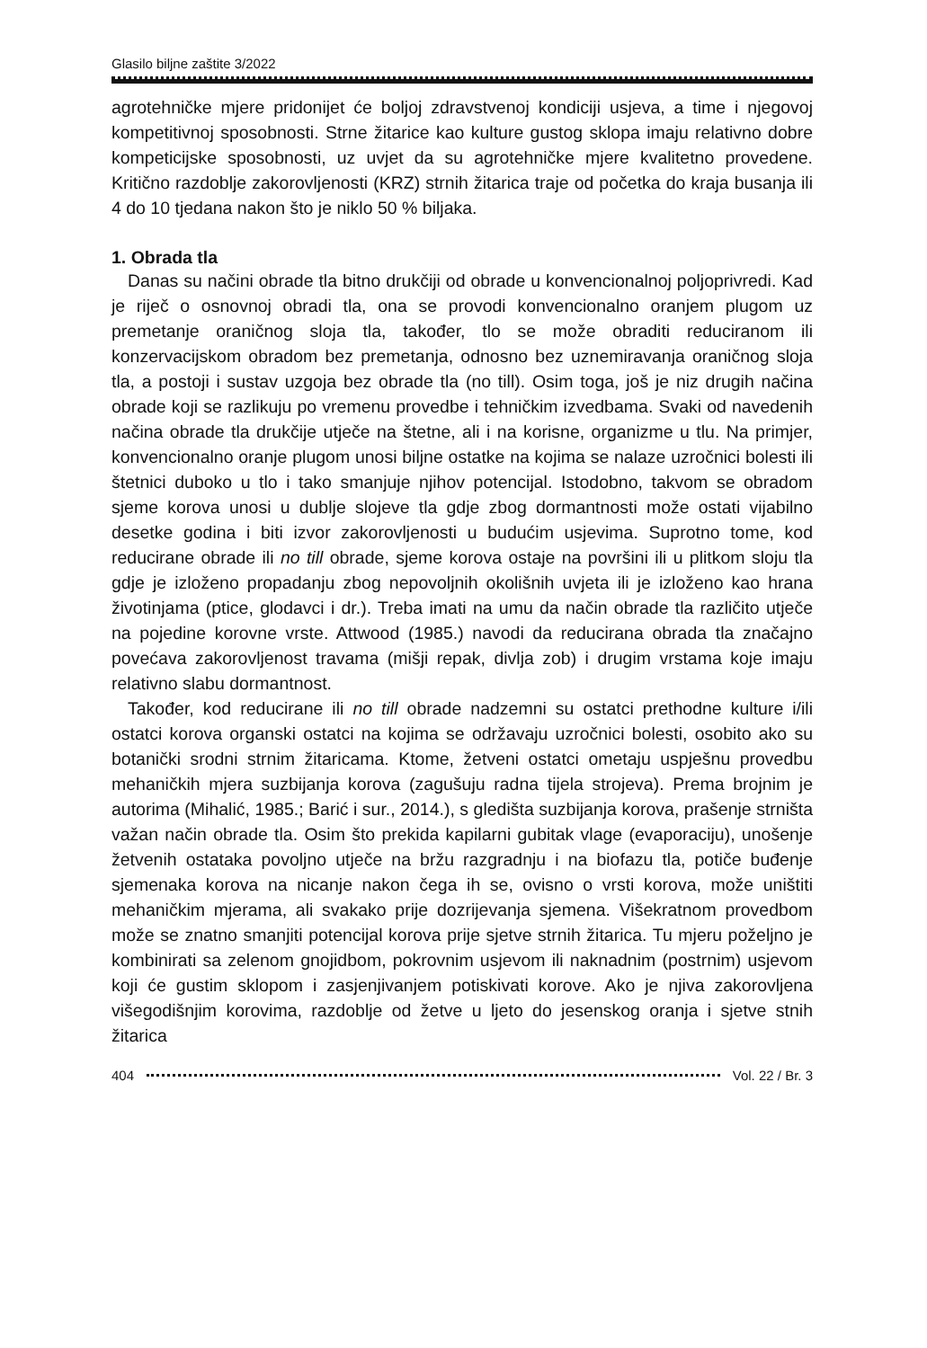Glasilo biljne zaštite 3/2022
agrotehničke mjere pridonijet će boljoj zdravstvenoj kondiciji usjeva, a time i njegovoj kompetitivnoj sposobnosti. Strne žitarice kao kulture gustog sklopa imaju relativno dobre kompeticijske sposobnosti, uz uvjet da su agrotehničke mjere kvalitetno provedene. Kritično razdoblje zakorovljenosti (KRZ) strnih žitarica traje od početka do kraja busanja ili 4 do 10 tjedana nakon što je niklo 50 % biljaka.
1. Obrada tla
Danas su načini obrade tla bitno drukčiji od obrade u konvencionalnoj poljoprivredi. Kad je riječ o osnovnoj obradi tla, ona se provodi konvencionalno oranjem plugom uz premetanje oraničnog sloja tla, također, tlo se može obraditi reduciranom ili konzervacijskom obradom bez premetanja, odnosno bez uznemiravanja oraničnog sloja tla, a postoji i sustav uzgoja bez obrade tla (no till). Osim toga, još je niz drugih načina obrade koji se razlikuju po vremenu provedbe i tehničkim izvedbama. Svaki od navedenih načina obrade tla drukčije utječe na štetne, ali i na korisne, organizme u tlu. Na primjer, konvencionalno oranje plugom unosi biljne ostatke na kojima se nalaze uzročnici bolesti ili štetnici duboko u tlo i tako smanjuje njihov potencijal. Istodobno, takvom se obradom sjeme korova unosi u dublje slojeve tla gdje zbog dormantnosti može ostati vijabilno desetke godina i biti izvor zakorovljenosti u budućim usjevima. Suprotno tome, kod reducirane obrade ili no till obrade, sjeme korova ostaje na površini ili u plitkom sloju tla gdje je izloženo propadanju zbog nepovoljnih okolišnih uvjeta ili je izloženo kao hrana životinjama (ptice, glodavci i dr.). Treba imati na umu da način obrade tla različito utječe na pojedine korovne vrste. Attwood (1985.) navodi da reducirana obrada tla značajno povećava zakorovljenost travama (mišji repak, divlja zob) i drugim vrstama koje imaju relativno slabu dormantnost.
Također, kod reducirane ili no till obrade nadzemni su ostatci prethodne kulture i/ili ostatci korova organski ostatci na kojima se održavaju uzročnici bolesti, osobito ako su botanički srodni strnim žitaricama. Ktome, žetveni ostatci ometaju uspješnu provedbu mehaničkih mjera suzbijanja korova (zagušuju radna tijela strojeva). Prema brojnim je autorima (Mihalić, 1985.; Barić i sur., 2014.), s gledišta suzbijanja korova, prašenje strništa važan način obrade tla. Osim što prekida kapilarni gubitak vlage (evaporaciju), unošenje žetvenih ostataka povoljno utječe na bržu razgradnju i na biofazu tla, potiče buđenje sjemenaka korova na nicanje nakon čega ih se, ovisno o vrsti korova, može uništiti mehaničkim mjerama, ali svakako prije dozrijevanja sjemena. Višekratnom provedbom može se znatno smanjiti potencijal korova prije sjetve strnih žitarica. Tu mjeru poželjno je kombinirati sa zelenom gnojidbom, pokrovnim usjevom ili naknadnim (postrnim) usjevom koji će gustim sklopom i zasjenjivanjem potiskivati korove. Ako je njiva zakorovljena višegodišnjim korovima, razdoblje od žetve u ljeto do jesenskog oranja i sjetve stnih žitarica
404 Vol. 22 / Br. 3